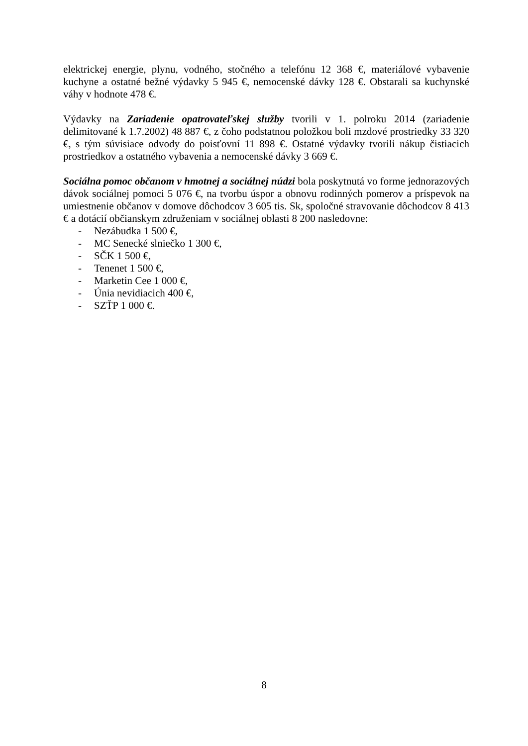elektrickej energie, plynu, vodného, stočného a telefónu 12 368 €, materiálové vybavenie kuchyne a ostatné bežné výdavky 5 945 €, nemocenské dávky 128 €. Obstarali sa kuchynské váhy v hodnote 478 €.
Výdavky na Zariadenie opatrovateľskej služby tvorili v 1. polroku 2014 (zariadenie delimitované k 1.7.2002) 48 887 €, z čoho podstatnou položkou boli mzdové prostriedky 33 320 €, s tým súvisiace odvody do poisťovní 11 898 €. Ostatné výdavky tvorili nákup čistiacich prostriedkov a ostatného vybavenia a nemocenské dávky 3 669 €.
Sociálna pomoc občanom v hmotnej a sociálnej núdzi bola poskytnutá vo forme jednorazových dávok sociálnej pomoci 5 076 €, na tvorbu úspor a obnovu rodinných pomerov a príspevok na umiestnenie občanov v domove dôchodcov 3 605 tis. Sk, spoločné stravovanie dôchodcov 8 413 € a dotácií občianskym združeniam v sociálnej oblasti 8 200 nasledovne:
- Nezábudka 1 500 €,
- MC Senecké slniečko 1 300 €,
- SČK 1 500 €,
- Tenenet 1 500 €,
- Marketin Cee 1 000 €,
- Únia nevidiacich 400 €,
- SZŤP 1 000 €.
8